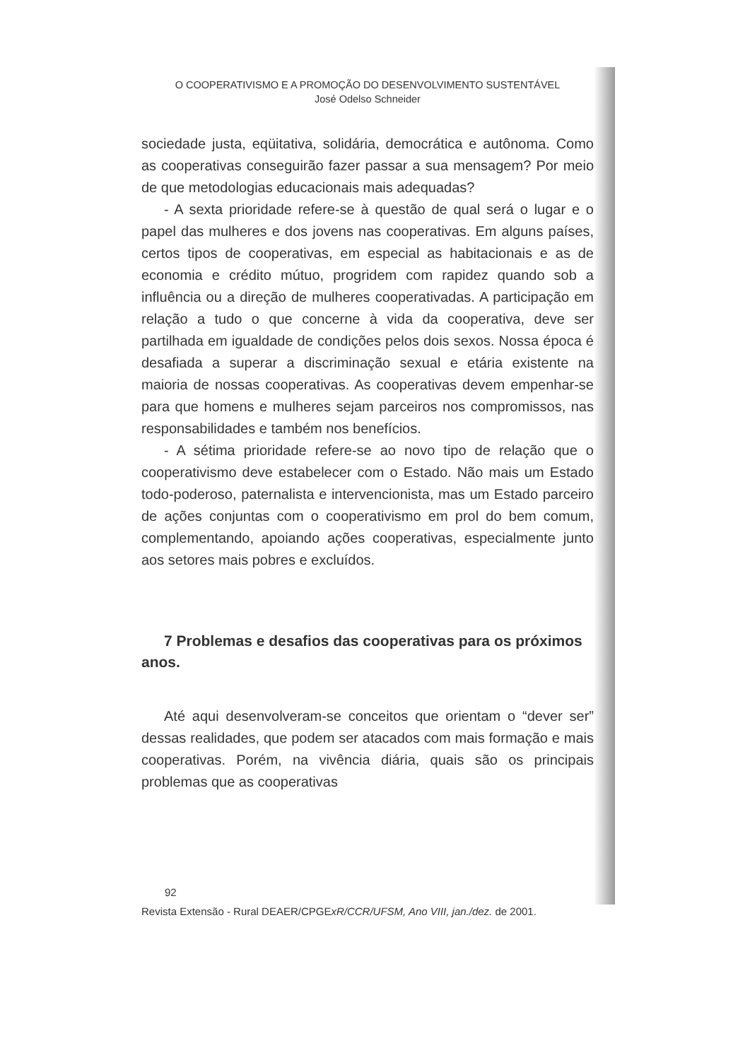O COOPERATIVISMO E A PROMOÇÃO DO DESENVOLVIMENTO SUSTENTÁVEL
José Odelso Schneider
sociedade justa, eqüitativa, solidária, democrática e autônoma. Como as cooperativas conseguirão fazer passar a sua mensagem? Por meio de que metodologias educacionais mais adequadas?
- A sexta prioridade refere-se à questão de qual será o lugar e o papel das mulheres e dos jovens nas cooperativas. Em alguns países, certos tipos de cooperativas, em especial as habitacionais e as de economia e crédito mútuo, progridem com rapidez quando sob a influência ou a direção de mulheres cooperativadas. A participação em relação a tudo o que concerne à vida da cooperativa, deve ser partilhada em igualdade de condições pelos dois sexos. Nossa época é desafiada a superar a discriminação sexual e etária existente na maioria de nossas cooperativas. As cooperativas devem empenhar-se para que homens e mulheres sejam parceiros nos compromissos, nas responsabilidades e também nos benefícios.
- A sétima prioridade refere-se ao novo tipo de relação que o cooperativismo deve estabelecer com o Estado. Não mais um Estado todo-poderoso, paternalista e intervencionista, mas um Estado parceiro de ações conjuntas com o cooperativismo em prol do bem comum, complementando, apoiando ações cooperativas, especialmente junto aos setores mais pobres e excluídos.
7 Problemas e desafios das cooperativas para os próximos anos.
Até aqui desenvolveram-se conceitos que orientam o “dever ser” dessas realidades, que podem ser atacados com mais formação e mais cooperativas. Porém, na vivência diária, quais são os principais problemas que as cooperativas
92
Revista Extensão - Rural DEAER/CPGExR/CCR/UFSM, Ano VIII, jan./dez. de 2001.